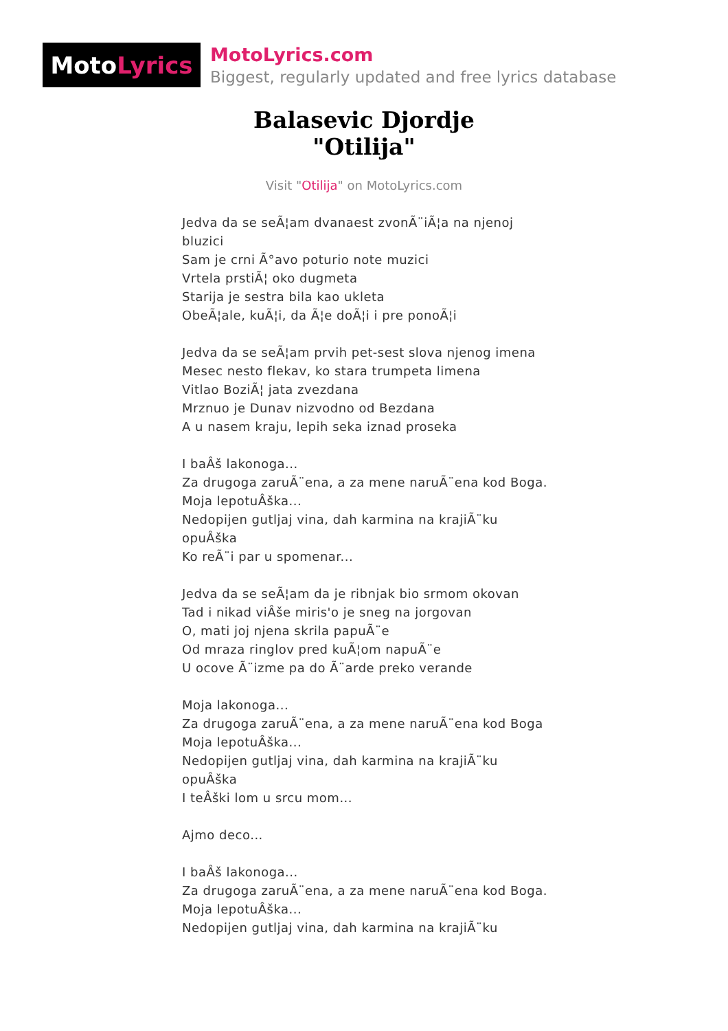Moto Lyrics
MotoLyrics.com
Biggest, regularly updated and free lyrics database
Balasevic Djordje
"Otilija"
Visit "Otilija" on MotoLyrics.com
Jedva da se seÃ¦am dvanaest zvonÃ¨iÃ¦a na njenoj bluzici
Sam je crni Ã°avo poturio note muzici
Vrtela prstiÃ¦ oko dugmeta
Starija je sestra bila kao ukleta
ObeÃ¦ale, kuÃ¦i, da Ã¦e doÃ¦i i pre ponoÃ¦i
Jedva da se seÃ¦am prvih pet-sest slova njenog imena
Mesec nesto flekav, ko stara trumpeta limena
Vitlao BoziÃ¦ jata zvezdana
Mrznuo je Dunav nizvodno od Bezdana
A u nasem kraju, lepih seka iznad proseka
I baÂš lakonoga...
Za drugoga zaruÃ¨ena, a za mene naruÃ¨ena kod Boga.
Moja lepotuÂška...
Nedopijen gutljaj vina, dah karmina na krajiÃ¨ku opuÂška
Ko reÃ¨i par u spomenar...
Jedva da se seÃ¦am da je ribnjak bio srmom okovan
Tad i nikad viÂše miris'o je sneg na jorgovan
O, mati joj njena skrila papuÃ¨e
Od mraza ringlov pred kuÃ¦om napuÃ¨e
U ocove Ã¨izme pa do Ã¨arde preko verande
Moja lakonoga...
Za drugoga zaruÃ¨ena, a za mene naruÃ¨ena kod Boga
Moja lepotuÂška...
Nedopijen gutljaj vina, dah karmina na krajiÃ¨ku opuÂška
I teÂški lom u srcu mom...
Ajmo deco...
I baÂš lakonoga...
Za drugoga zaruÃ¨ena, a za mene naruÃ¨ena kod Boga.
Moja lepotuÂška...
Nedopijen gutljaj vina, dah karmina na krajiÃ¨ku